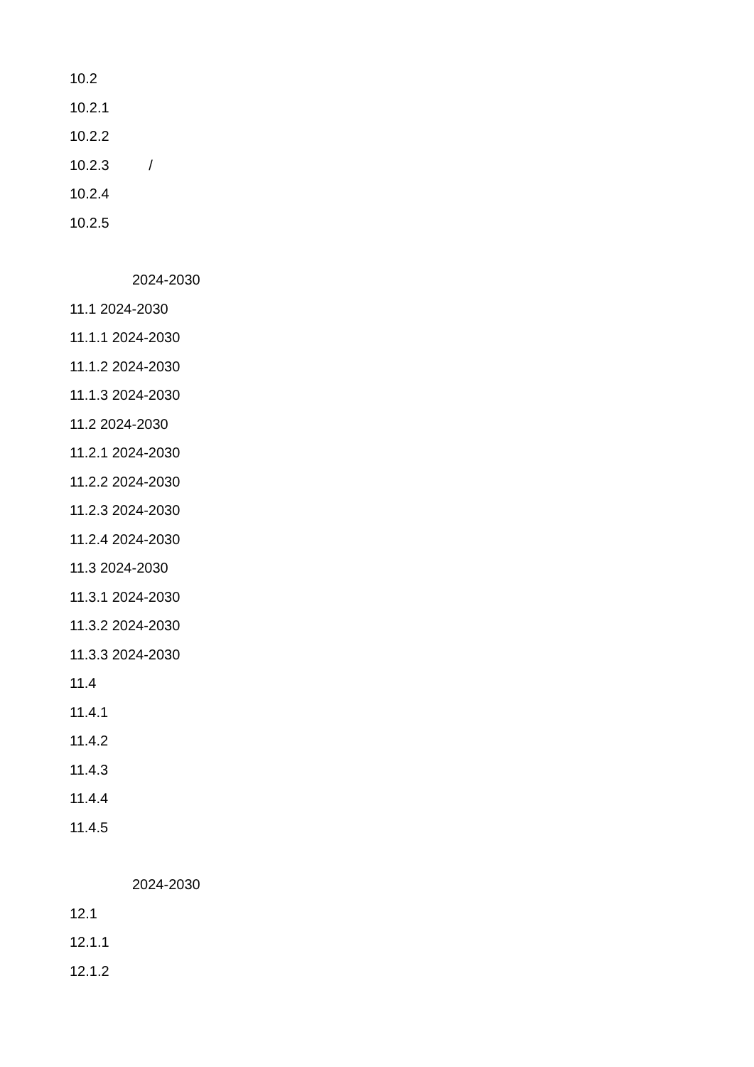10.2
10.2.1
10.2.2
10.2.3 /
10.2.4
10.2.5
2024-2030
11.1 2024-2030
11.1.1 2024-2030
11.1.2 2024-2030
11.1.3 2024-2030
11.2 2024-2030
11.2.1 2024-2030
11.2.2 2024-2030
11.2.3 2024-2030
11.2.4 2024-2030
11.3 2024-2030
11.3.1 2024-2030
11.3.2 2024-2030
11.3.3 2024-2030
11.4
11.4.1
11.4.2
11.4.3
11.4.4
11.4.5
2024-2030
12.1
12.1.1
12.1.2